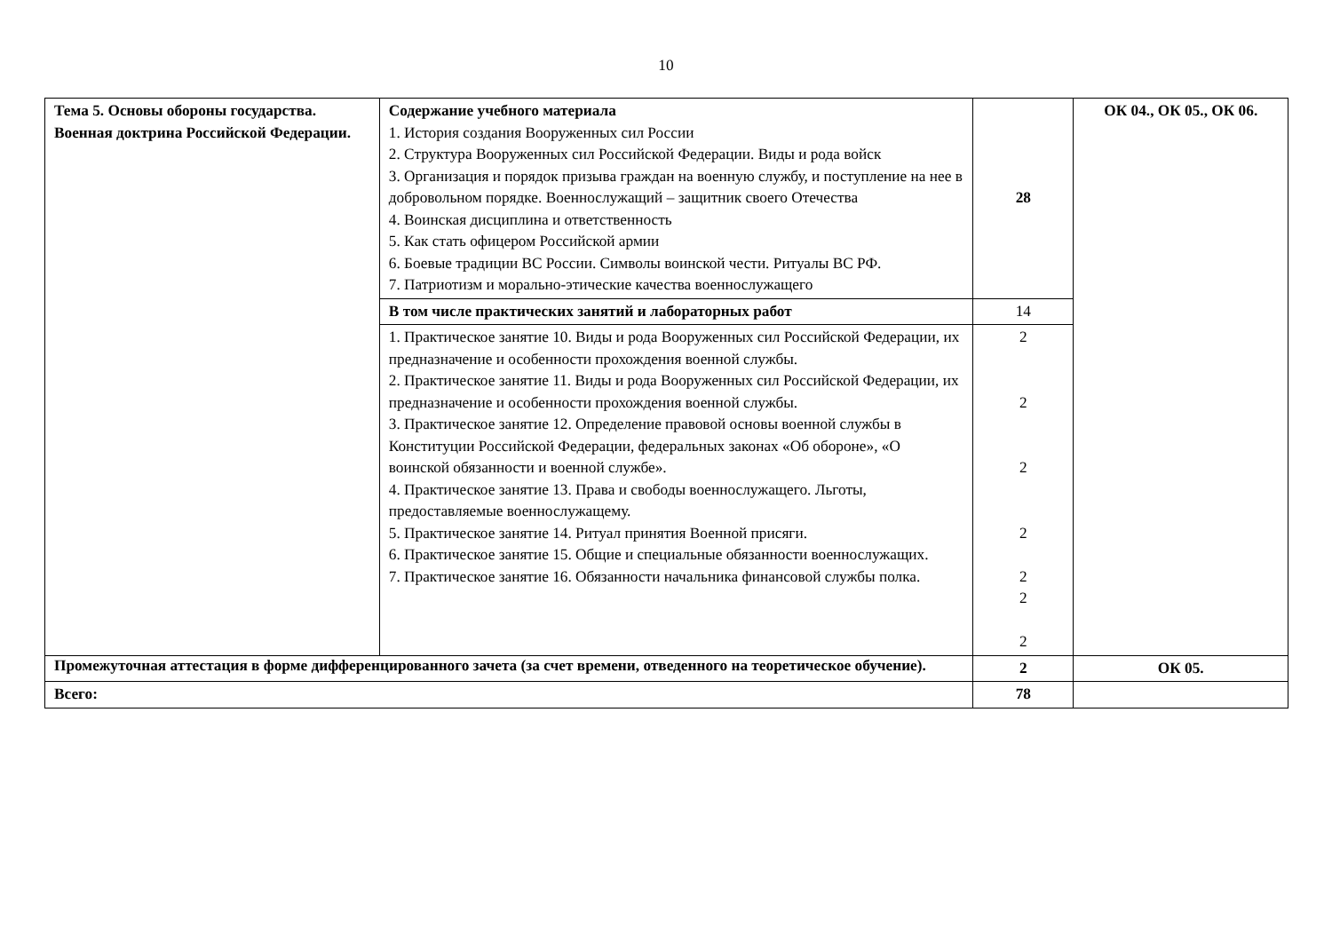10
| Тема 5. Основы обороны государства. Военная доктрина Российской Федерации. | Содержание учебного материала 1. История создания Вооруженных сил России 2. Структура Вооруженных сил Российской Федерации. Виды и рода войск 3. Организация и порядок призыва граждан на военную службу, и поступление на нее в добровольном порядке. Военнослужащий – защитник своего Отечества 4. Воинская дисциплина и ответственность 5. Как стать офицером Российской армии 6. Боевые традиции ВС России. Символы воинской чести. Ритуалы ВС РФ. 7. Патриотизм и морально-этические качества военнослужащего | 28 | ОК 04., ОК 05., ОК 06. |
| | В том числе практических занятий и лабораторных работ | 14 | |
| | 1. Практическое занятие 10. Виды и рода Вооруженных сил Российской Федерации, их предназначение и особенности прохождения военной службы. 2. Практическое занятие 11. Виды и рода Вооруженных сил Российской Федерации, их предназначение и особенности прохождения военной службы. 3. Практическое занятие 12. Определение правовой основы военной службы в Конституции Российской Федерации, федеральных законах «Об обороне», «О воинской обязанности и военной службе». 4. Практическое занятие 13. Права и свободы военнослужащего. Льготы, предоставляемые военнослужащему. 5. Практическое занятие 14. Ритуал принятия Военной присяги. 6. Практическое занятие 15. Общие и специальные обязанности военнослужащих. 7. Практическое занятие 16. Обязанности начальника финансовой службы полка. | 2 2 2 2 2 2 2 | |
| Промежуточная аттестация в форме дифференцированного зачета (за счет времени, отведенного на теоретическое обучение). | | 2 | ОК 05. |
| Всего: | | 78 | |